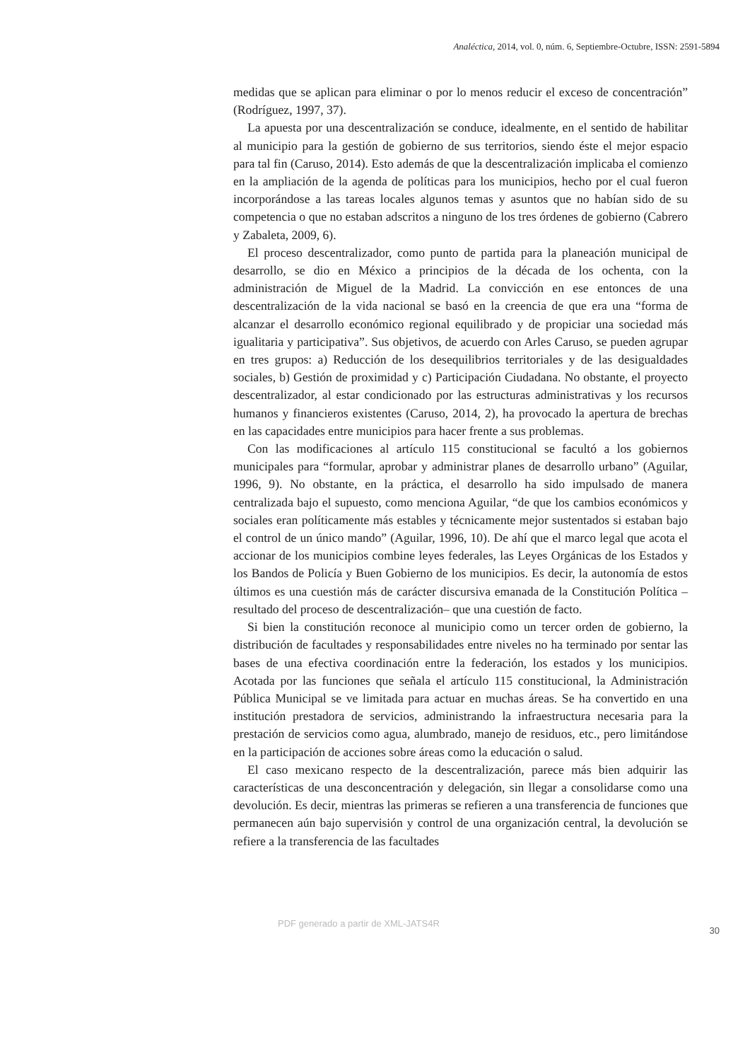Analéctica, 2014, vol. 0, núm. 6, Septiembre-Octubre, ISSN: 2591-5894
medidas que se aplican para eliminar o por lo menos reducir el exceso de concentración” (Rodríguez, 1997, 37).
La apuesta por una descentralización se conduce, idealmente, en el sentido de habilitar al municipio para la gestión de gobierno de sus territorios, siendo éste el mejor espacio para tal fin (Caruso, 2014). Esto además de que la descentralización implicaba el comienzo en la ampliación de la agenda de políticas para los municipios, hecho por el cual fueron incorporándose a las tareas locales algunos temas y asuntos que no habían sido de su competencia o que no estaban adscritos a ninguno de los tres órdenes de gobierno (Cabrero y Zabaleta, 2009, 6).
El proceso descentralizador, como punto de partida para la planeación municipal de desarrollo, se dio en México a principios de la década de los ochenta, con la administración de Miguel de la Madrid. La convicción en ese entonces de una descentralización de la vida nacional se basó en la creencia de que era una “forma de alcanzar el desarrollo económico regional equilibrado y de propiciar una sociedad más igualitaria y participativa”. Sus objetivos, de acuerdo con Arles Caruso, se pueden agrupar en tres grupos: a) Reducción de los desequilibrios territoriales y de las desigualdades sociales, b) Gestión de proximidad y c) Participación Ciudadana. No obstante, el proyecto descentralizador, al estar condicionado por las estructuras administrativas y los recursos humanos y financieros existentes (Caruso, 2014, 2), ha provocado la apertura de brechas en las capacidades entre municipios para hacer frente a sus problemas.
Con las modificaciones al artículo 115 constitucional se facultó a los gobiernos municipales para “formular, aprobar y administrar planes de desarrollo urbano” (Aguilar, 1996, 9). No obstante, en la práctica, el desarrollo ha sido impulsado de manera centralizada bajo el supuesto, como menciona Aguilar, “de que los cambios económicos y sociales eran políticamente más estables y técnicamente mejor sustentados si estaban bajo el control de un único mando” (Aguilar, 1996, 10). De ahí que el marco legal que acota el accionar de los municipios combine leyes federales, las Leyes Orgánicas de los Estados y los Bandos de Policía y Buen Gobierno de los municipios. Es decir, la autonomía de estos últimos es una cuestión más de carácter discursiva emanada de la Constitución Política –resultado del proceso de descentralización– que una cuestión de facto.
Si bien la constitución reconoce al municipio como un tercer orden de gobierno, la distribución de facultades y responsabilidades entre niveles no ha terminado por sentar las bases de una efectiva coordinación entre la federación, los estados y los municipios. Acotada por las funciones que señala el artículo 115 constitucional, la Administración Pública Municipal se ve limitada para actuar en muchas áreas. Se ha convertido en una institución prestadora de servicios, administrando la infraestructura necesaria para la prestación de servicios como agua, alumbrado, manejo de residuos, etc., pero limitándose en la participación de acciones sobre áreas como la educación o salud.
El caso mexicano respecto de la descentralización, parece más bien adquirir las características de una desconcentración y delegación, sin llegar a consolidarse como una devolución. Es decir, mientras las primeras se refieren a una transferencia de funciones que permanecen aún bajo supervisión y control de una organización central, la devolución se refiere a la transferencia de las facultades
PDF generado a partir de XML-JATS4R 30